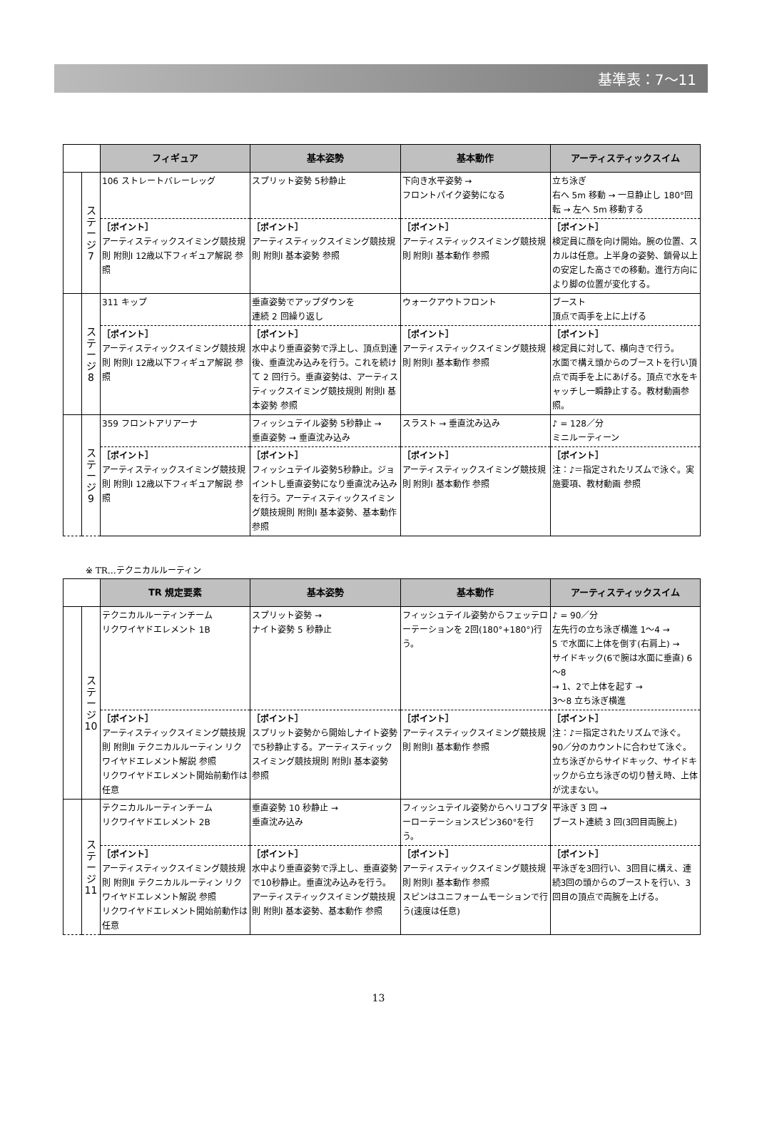基準表：7～11
| | | フィギュア | 基本姿勢 | 基本動作 | アーティスティックスイム |
| --- | --- | --- | --- | --- | --- |
| | ス テ ー ジ 7 | 106 ストレートバレーレッグ | スプリット姿勢 5秒静止 | 下向き水平姿勢 → フロントパイク姿勢になる | 立ち泳ぎ 右へ 5m 移動 → 一旦静止し 180°回転 → 左へ 5m 移動する |
| | | ［ポイント］ アーティスティックスイミング競技規則 附則Ⅰ 12歳以下フィギュア解説 参照 | ［ポイント］ アーティスティックスイミング競技規則 附則Ⅰ 基本姿勢 参照 | ［ポイント］ アーティスティックスイミング競技規則 附則Ⅰ 基本動作 参照 | ［ポイント］ 検定員に顔を向け開始。腕の位置、スカルは任意。上半身の姿勢、鎖骨以上の安定した高さでの移動。進行方向により脚の位置が変化する。 |
| | ス テ ー ジ 8 | 311 キップ | 垂直姿勢でアップダウンを 連続 2 回繰り返し | ウォークアウトフロント | ブースト 頂点で両手を上に上げる |
| | | ［ポイント］ アーティスティックスイミング競技規則 附則Ⅰ 12歳以下フィギュア解説 参照 | ［ポイント］ 水中より垂直姿勢で浮上し、頂点到達後、垂直沈み込みを行う。これを続けて 2 回行う。垂直姿勢は、アーティスティックスイミング競技規則 附則Ⅰ 基本姿勢 参照 | ［ポイント］ アーティスティックスイミング競技規則 附則Ⅰ 基本動作 参照 | ［ポイント］ 検定員に対して、横向きで行う。 水面で構え頭からのブーストを行い頂点で両手を上にあげる。頂点で水をキャッチし一瞬静止する。教材動画参照。 |
| | ス テ ー ジ 9 | 359 フロントアリアーナ | フィッシュテイル姿勢 5秒静止 → 垂直姿勢 → 垂直沈み込み | スラスト → 垂直沈み込み | ♪ = 128／分 ミニルーティーン |
| | | ［ポイント］ アーティスティックスイミング競技規則 附則Ⅰ 12歳以下フィギュア解説 参照 | ［ポイント］ フィッシュテイル姿勢5秒静止。ジョイントし垂直姿勢になり垂直沈み込みを行う。アーティスティックスイミング競技規則 附則Ⅰ 基本姿勢、基本動作 参照 | ［ポイント］ アーティスティックスイミング競技規則 附則Ⅰ 基本動作 参照 | ［ポイント］ 注：♪＝指定されたリズムで泳ぐ。実施要項、教材動画 参照 |
※ TR…テクニカルルーティン
| | | TR 規定要素 | 基本姿勢 | 基本動作 | アーティスティックスイム |
| --- | --- | --- | --- | --- | --- |
| | ス テ ー ジ 10 | テクニカルルーティンチーム リクワイヤドエレメント 1B | スプリット姿勢 → ナイト姿勢 5 秒静止 | フィッシュテイル姿勢からフェッテローテーションを 2回(180°+180°)行う。 | ♪ = 90／分 左先行の立ち泳ぎ横進 1～4 → 5 で水面に上体を倒す(右肩上) → サイドキック(6で腕は水面に垂直) 6～8 → 1、2で上体を起す → 3～8 立ち泳ぎ横進 |
| | | ［ポイント］ アーティスティックスイミング競技規則 附則Ⅱ テクニカルルーティン リクワイヤドエレメント解説 参照 リクワイヤドエレメント開始前動作は任意 | ［ポイント］ スプリット姿勢から開始しナイト姿勢で5秒静止する。アーティスティックスイミング競技規則 附則Ⅰ 基本姿勢 参照 | ［ポイント］ アーティスティックスイミング競技規則 附則Ⅰ 基本動作 参照 | ［ポイント］ 注：♪＝指定されたリズムで泳ぐ。 90／分のカウントに合わせて泳ぐ。 立ち泳ぎからサイドキック、サイドキックから立ち泳ぎの切り替え時、上体が沈まない。 |
| | ス テ ー ジ 11 | テクニカルルーティンチーム リクワイヤドエレメント 2B | 垂直姿勢 10 秒静止 → 垂直沈み込み | フィッシュテイル姿勢からヘリコプターローテーションスピン360°を行う。 | 平泳ぎ 3 回 → ブースト連続 3 回(3回目両腕上) |
| | | ［ポイント］ アーティスティックスイミング競技規則 附則Ⅱ テクニカルルーティン リクワイヤドエレメント解説 参照 リクワイヤドエレメント開始前動作は任意 | ［ポイント］ 水中より垂直姿勢で浮上し、垂直姿勢で10秒静止。垂直沈み込みを行う。アーティスティックスイミング競技規則 附則Ⅰ 基本姿勢、基本動作 参照 | ［ポイント］ アーティスティックスイミング競技規則 附則Ⅰ 基本動作 参照 スピンはユニフォームモーションで行う(速度は任意) | ［ポイント］ 平泳ぎを3回行い、3回目に構え、連続3回の頭からのブーストを行い、3回目の頂点で両腕を上げる。 |
13